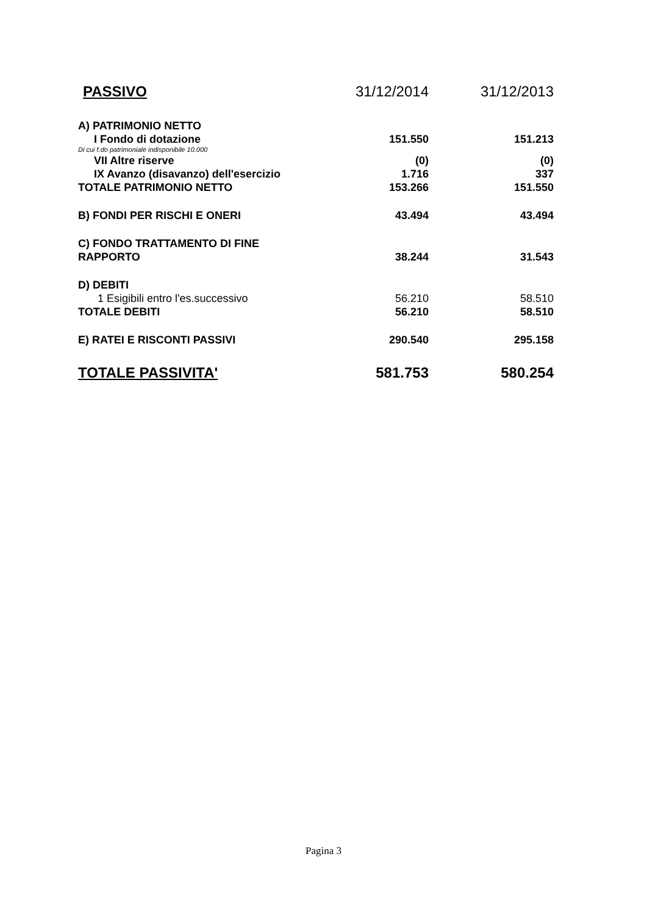| PASSIVO | 31/12/2014 | 31/12/2013 |
| --- | --- | --- |
| A) PATRIMONIO NETTO | | |
| I Fondo di dotazione | 151.550 | 151.213 |
| Di cui f.do patrimoniale indisponibile 10.000 | | |
| VII Altre riserve | (0) | (0) |
| IX Avanzo (disavanzo) dell'esercizio | 1.716 | 337 |
| TOTALE PATRIMONIO NETTO | 153.266 | 151.550 |
| B) FONDI PER RISCHI E ONERI | 43.494 | 43.494 |
| C) FONDO TRATTAMENTO DI FINE RAPPORTO | 38.244 | 31.543 |
| D) DEBITI | | |
| 1 Esigibili entro l'es.successivo | 56.210 | 58.510 |
| TOTALE DEBITI | 56.210 | 58.510 |
| E) RATEI E RISCONTI PASSIVI | 290.540 | 295.158 |
| TOTALE PASSIVITA' | 581.753 | 580.254 |
Pagina 3